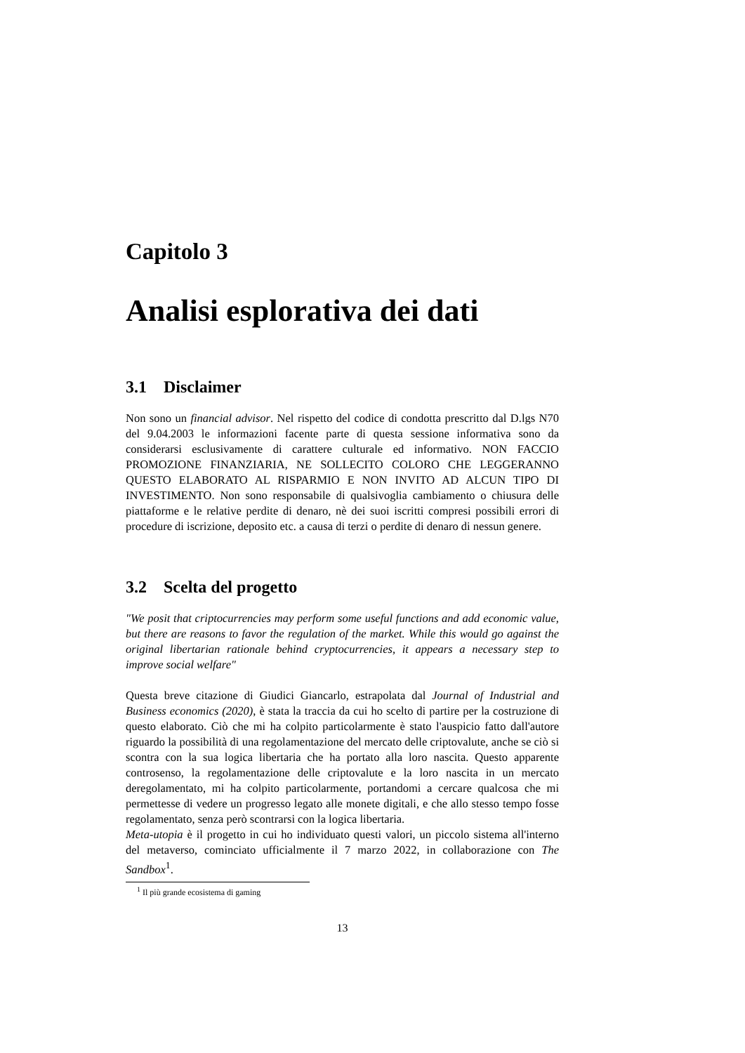Capitolo 3
Analisi esplorativa dei dati
3.1 Disclaimer
Non sono un financial advisor. Nel rispetto del codice di condotta prescritto dal D.lgs N70 del 9.04.2003 le informazioni facente parte di questa sessione informativa sono da considerarsi esclusivamente di carattere culturale ed informativo. NON FACCIO PROMOZIONE FINANZIARIA, NE SOLLECITO COLORO CHE LEGGERANNO QUESTO ELABORATO AL RISPARMIO E NON INVITO AD ALCUN TIPO DI INVESTIMENTO. Non sono responsabile di qualsivoglia cambiamento o chiusura delle piattaforme e le relative perdite di denaro, nè dei suoi iscritti compresi possibili errori di procedure di iscrizione, deposito etc. a causa di terzi o perdite di denaro di nessun genere.
3.2 Scelta del progetto
"We posit that criptocurrencies may perform some useful functions and add economic value, but there are reasons to favor the regulation of the market. While this would go against the original libertarian rationale behind cryptocurrencies, it appears a necessary step to improve social welfare"
Questa breve citazione di Giudici Giancarlo, estrapolata dal Journal of Industrial and Business economics (2020), è stata la traccia da cui ho scelto di partire per la costruzione di questo elaborato. Ciò che mi ha colpito particolarmente è stato l'auspicio fatto dall'autore riguardo la possibilità di una regolamentazione del mercato delle criptovalute, anche se ciò si scontra con la sua logica libertaria che ha portato alla loro nascita. Questo apparente controsenso, la regolamentazione delle criptovalute e la loro nascita in un mercato deregolamentato, mi ha colpito particolarmente, portandomi a cercare qualcosa che mi permettesse di vedere un progresso legato alle monete digitali, e che allo stesso tempo fosse regolamentato, senza però scontrarsi con la logica libertaria.
Meta-utopia è il progetto in cui ho individuato questi valori, un piccolo sistema all'interno del metaverso, cominciato ufficialmente il 7 marzo 2022, in collaborazione con The Sandbox<sup>1</sup>.
<sup>1</sup> Il più grande ecosistema di gaming
13